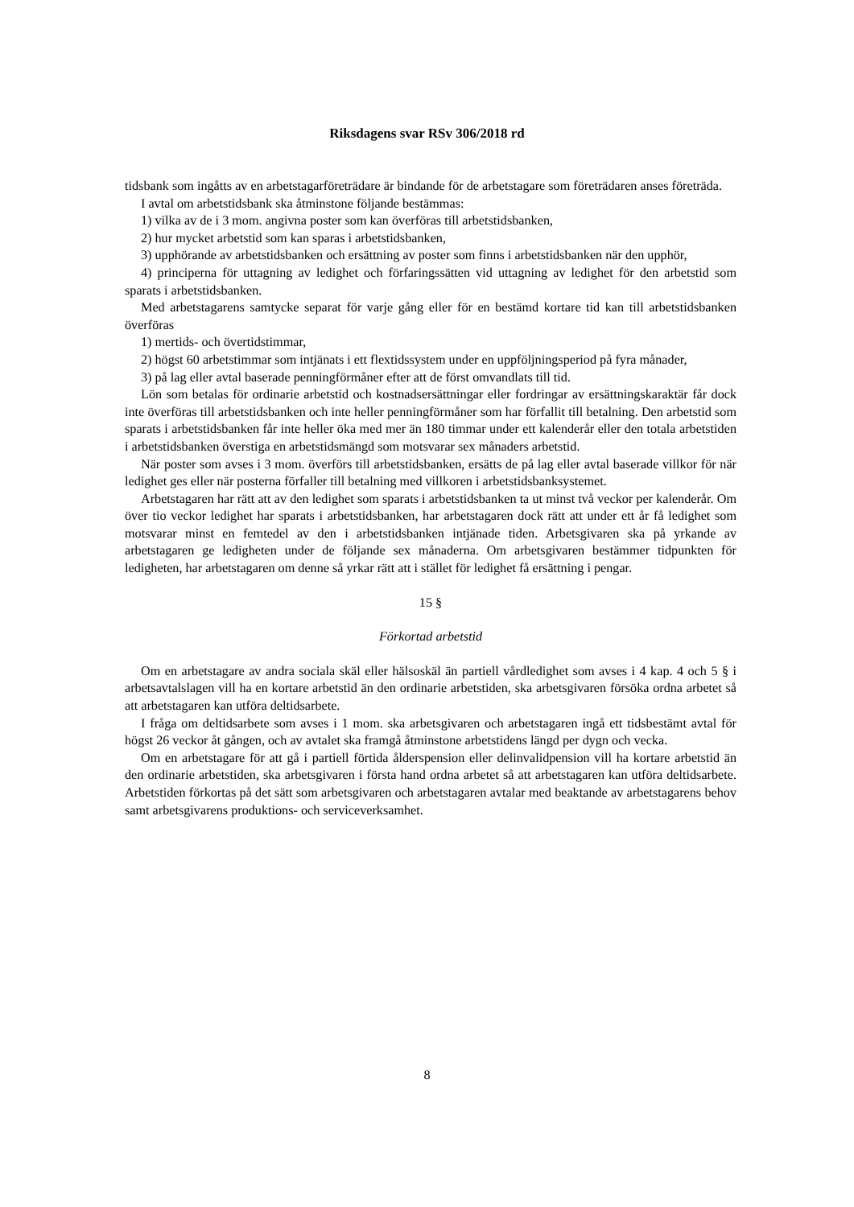Riksdagens svar RSv 306/2018 rd
tidsbank som ingåtts av en arbetstagarföreträdare är bindande för de arbetstagare som företrädaren anses företräda.
I avtal om arbetstidsbank ska åtminstone följande bestämmas:
1) vilka av de i 3 mom. angivna poster som kan överföras till arbetstidsbanken,
2) hur mycket arbetstid som kan sparas i arbetstidsbanken,
3) upphörande av arbetstidsbanken och ersättning av poster som finns i arbetstidsbanken när den upphör,
4) principerna för uttagning av ledighet och förfaringssätten vid uttagning av ledighet för den arbetstid som sparats i arbetstidsbanken.
Med arbetstagarens samtycke separat för varje gång eller för en bestämd kortare tid kan till arbetstidsbanken överföras
1) mertids- och övertidstimmar,
2) högst 60 arbetstimmar som intjänats i ett flextidssystem under en uppföljningsperiod på fyra månader,
3) på lag eller avtal baserade penningförmåner efter att de först omvandlats till tid.
Lön som betalas för ordinarie arbetstid och kostnadsersättningar eller fordringar av ersättningskaraktär får dock inte överföras till arbetstidsbanken och inte heller penningförmåner som har förfallit till betalning. Den arbetstid som sparats i arbetstidsbanken får inte heller öka med mer än 180 timmar under ett kalenderår eller den totala arbetstiden i arbetstidsbanken överstiga en arbetstidsmängd som motsvarar sex månaders arbetstid.
När poster som avses i 3 mom. överförs till arbetstidsbanken, ersätts de på lag eller avtal baserade villkor för när ledighet ges eller när posterna förfaller till betalning med villkoren i arbetstidsbanksystemet.
Arbetstagaren har rätt att av den ledighet som sparats i arbetstidsbanken ta ut minst två veckor per kalenderår. Om över tio veckor ledighet har sparats i arbetstidsbanken, har arbetstagaren dock rätt att under ett år få ledighet som motsvarar minst en femtedel av den i arbetstidsbanken intjänade tiden. Arbetsgivaren ska på yrkande av arbetstagaren ge ledigheten under de följande sex månaderna. Om arbetsgivaren bestämmer tidpunkten för ledigheten, har arbetstagaren om denne så yrkar rätt att i stället för ledighet få ersättning i pengar.
15 §
Förkortad arbetstid
Om en arbetstagare av andra sociala skäl eller hälsoskäl än partiell vårdledighet som avses i 4 kap. 4 och 5 § i arbetsavtalslagen vill ha en kortare arbetstid än den ordinarie arbetstiden, ska arbetsgivaren försöka ordna arbetet så att arbetstagaren kan utföra deltidsarbete.
I fråga om deltidsarbete som avses i 1 mom. ska arbetsgivaren och arbetstagaren ingå ett tidsbestämt avtal för högst 26 veckor åt gången, och av avtalet ska framgå åtminstone arbetstidens längd per dygn och vecka.
Om en arbetstagare för att gå i partiell förtida ålderspension eller delinvalidpension vill ha kortare arbetstid än den ordinarie arbetstiden, ska arbetsgivaren i första hand ordna arbetet så att arbetstagaren kan utföra deltidsarbete. Arbetstiden förkortas på det sätt som arbetsgivaren och arbetstagaren avtalar med beaktande av arbetstagarens behov samt arbetsgivarens produktions- och serviceverksamhet.
8